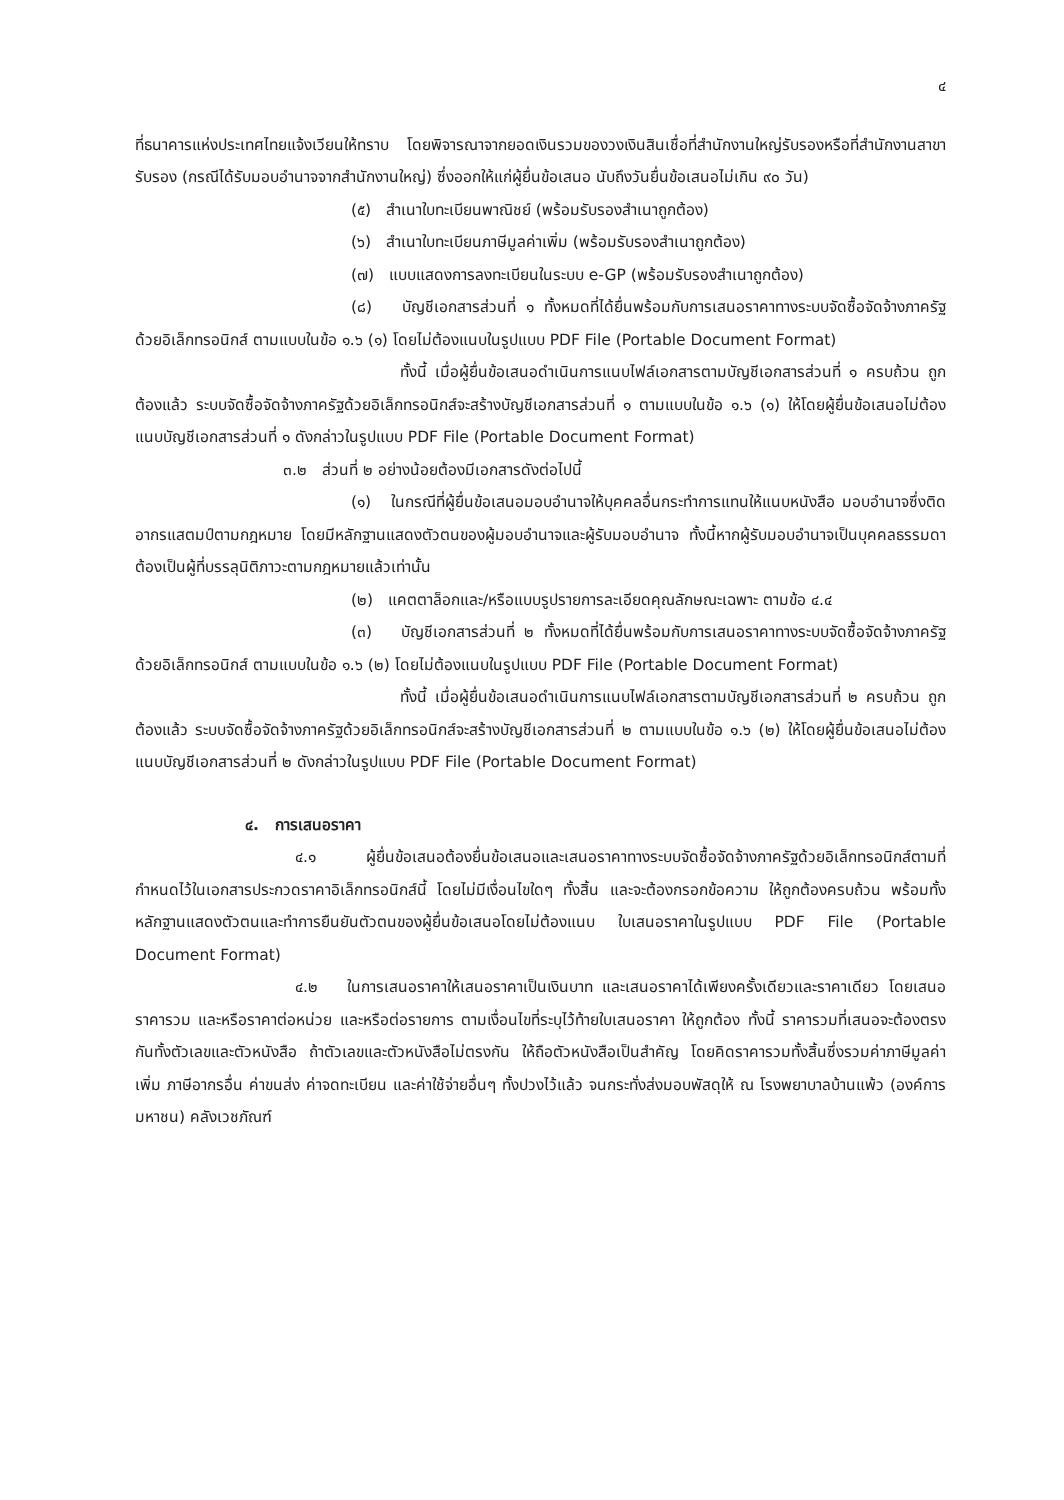๔
ที่ธนาคารแห่งประเทศไทยแจ้งเวียนให้ทราบ โดยพิจารณาจากยอดเงินรวมของวงเงินสินเชื่อที่สำนักงานใหญ่รับรองหรือที่สำนักงานสาขารับรอง (กรณีได้รับมอบอำนาจจากสำนักงานใหญ่) ซึ่งออกให้แก่ผู้ยื่นข้อเสนอ นับถึงวันยื่นข้อเสนอไม่เกิน ๙๐ วัน)
(๕) สำเนาใบทะเบียนพาณิชย์ (พร้อมรับรองสำเนาถูกต้อง)
(๖) สำเนาใบทะเบียนภาษีมูลค่าเพิ่ม (พร้อมรับรองสำเนาถูกต้อง)
(๗) แบบแสดงการลงทะเบียนในระบบ e-GP (พร้อมรับรองสำเนาถูกต้อง)
(๘) บัญชีเอกสารส่วนที่ ๑ ทั้งหมดที่ได้ยื่นพร้อมกับการเสนอราคาทางระบบจัดซื้อจัดจ้างภาครัฐด้วยอิเล็กทรอนิกส์ ตามแบบในข้อ ๑.๖ (๑) โดยไม่ต้องแนบในรูปแบบ PDF File (Portable Document Format)
ทั้งนี้ เมื่อผู้ยื่นข้อเสนอดำเนินการแนบไฟล์เอกสารตามบัญชีเอกสารส่วนที่ ๑ ครบถ้วน ถูกต้องแล้ว ระบบจัดซื้อจัดจ้างภาครัฐด้วยอิเล็กทรอนิกส์จะสร้างบัญชีเอกสารส่วนที่ ๑ ตามแบบในข้อ ๑.๖ (๑) ให้โดยผู้ยื่นข้อเสนอไม่ต้องแนบบัญชีเอกสารส่วนที่ ๑ ดังกล่าวในรูปแบบ PDF File (Portable Document Format)
๓.๒ ส่วนที่ ๒ อย่างน้อยต้องมีเอกสารดังต่อไปนี้
(๑) ในกรณีที่ผู้ยื่นข้อเสนอมอบอำนาจให้บุคคลอื่นกระทำการแทนให้แนบหนังสือ มอบอำนาจซึ่งติดอากรแสตมป์ตามกฎหมาย โดยมีหลักฐานแสดงตัวตนของผู้มอบอำนาจและผู้รับมอบอำนาจ ทั้งนี้หากผู้รับมอบอำนาจเป็นบุคคลธรรมดาต้องเป็นผู้ที่บรรลุนิติภาวะตามกฎหมายแล้วเท่านั้น
(๒) แคตตาล็อกและ/หรือแบบรูปรายการละเอียดคุณลักษณะเฉพาะ ตามข้อ ๔.๔
(๓) บัญชีเอกสารส่วนที่ ๒ ทั้งหมดที่ได้ยื่นพร้อมกับการเสนอราคาทางระบบจัดซื้อจัดจ้างภาครัฐด้วยอิเล็กทรอนิกส์ ตามแบบในข้อ ๑.๖ (๒) โดยไม่ต้องแนบในรูปแบบ PDF File (Portable Document Format)
ทั้งนี้ เมื่อผู้ยื่นข้อเสนอดำเนินการแนบไฟล์เอกสารตามบัญชีเอกสารส่วนที่ ๒ ครบถ้วน ถูกต้องแล้ว ระบบจัดซื้อจัดจ้างภาครัฐด้วยอิเล็กทรอนิกส์จะสร้างบัญชีเอกสารส่วนที่ ๒ ตามแบบในข้อ ๑.๖ (๒) ให้โดยผู้ยื่นข้อเสนอไม่ต้องแนบบัญชีเอกสารส่วนที่ ๒ ดังกล่าวในรูปแบบ PDF File (Portable Document Format)
๔. การเสนอราคา
๔.๑ ผู้ยื่นข้อเสนอต้องยื่นข้อเสนอและเสนอราคาทางระบบจัดซื้อจัดจ้างภาครัฐด้วยอิเล็กทรอนิกส์ตามที่กำหนดไว้ในเอกสารประกวดราคาอิเล็กทรอนิกส์นี้ โดยไม่มีเงื่อนไขใดๆ ทั้งสิ้น และจะต้องกรอกข้อความ ให้ถูกต้องครบถ้วน พร้อมทั้งหลักฐานแสดงตัวตนและทำการยืนยันตัวตนของผู้ยื่นข้อเสนอโดยไม่ต้องแนบ ใบเสนอราคาในรูปแบบ PDF File (Portable Document Format)
๔.๒ ในการเสนอราคาให้เสนอราคาเป็นเงินบาท และเสนอราคาได้เพียงครั้งเดียวและราคาเดียว โดยเสนอราคารวม และหรือราคาต่อหน่วย และหรือต่อรายการ ตามเงื่อนไขที่ระบุไว้ท้ายใบเสนอราคา ให้ถูกต้อง ทั้งนี้ ราคารวมที่เสนอจะต้องตรงกันทั้งตัวเลขและตัวหนังสือ ถ้าตัวเลขและตัวหนังสือไม่ตรงกัน ให้ถือตัวหนังสือเป็นสำคัญ โดยคิดราคารวมทั้งสิ้นซึ่งรวมค่าภาษีมูลค่าเพิ่ม ภาษีอากรอื่น ค่าขนส่ง ค่าจดทะเบียน และค่าใช้จ่ายอื่นๆ ทั้งปวงไว้แล้ว จนกระทั่งส่งมอบพัสดุให้ ณ โรงพยาบาลบ้านแพ้ว (องค์การมหาชน) คลังเวชภัณฑ์